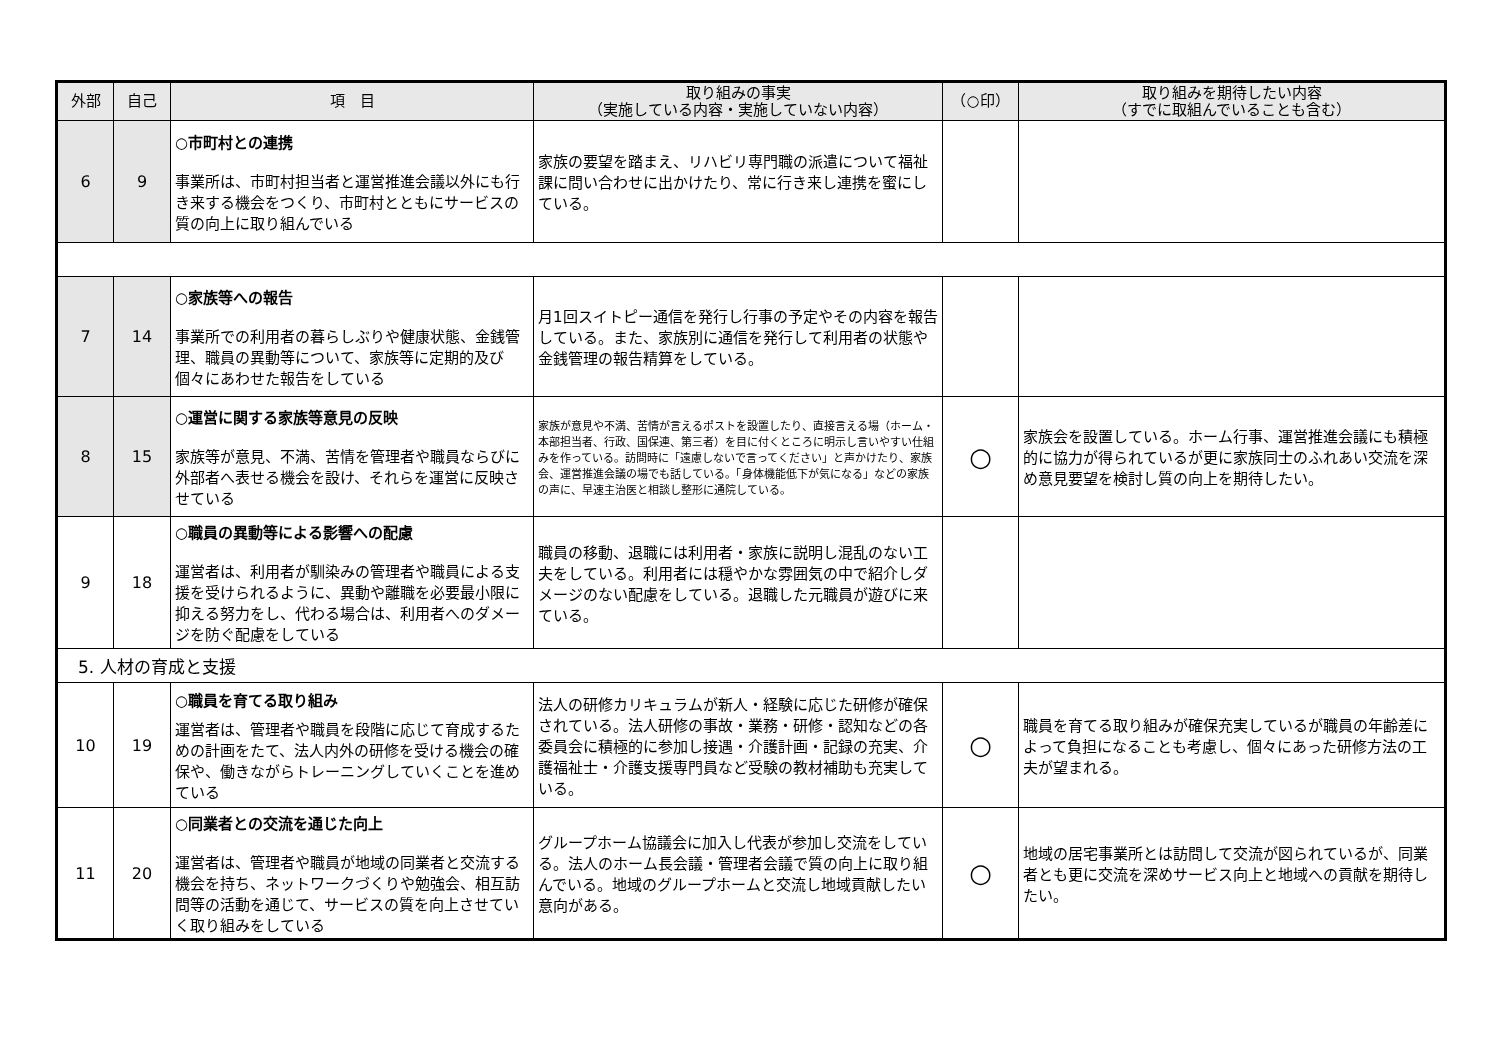| 外部 | 自己 | 項 目 | 取り組みの事実 （実施している内容・実施していない内容） | （○印） | 取り組みを期待したい内容 （すでに取組んでいることも含む） |
| --- | --- | --- | --- | --- | --- |
| 6 | 9 | ○市町村との連携 事業所は、市町村担当者と運営推進会議以外にも行き来する機会をつくり、市町村とともにサービスの質の向上に取り組んでいる | 家族の要望を踏まえ、リハビリ専門職の派遣について福祉課に問い合わせに出かけたり、常に行き来し連携を蜜にしている。 | | |
| 7 | 14 | ○家族等への報告 事業所での利用者の暮らしぶりや健康状態、金銭管理、職員の異動等について、家族等に定期的及び個々にあわせた報告をしている | 月1回スイトピー通信を発行し行事の予定やその内容を報告している。また、家族別に通信を発行して利用者の状態や金銭管理の報告精算をしている。 | | |
| 8 | 15 | ○運営に関する家族等意見の反映 家族等が意見、不満、苦情を管理者や職員ならびに外部者へ表せる機会を設け、それらを運営に反映させている | 家族が意見や不満、苦情が言えるポストを設置したり、直接言える場（ホーム・本部担当者、行政、国保連、第三者）を目に付くところに明示し言いやすい仕組みを作っている。訪問時に「遠慮しないで言ってください」と声かけたり、家族会、運営推進会議の場でも話している。「身体機能低下が気になる」などの家族の声に、早速主治医と相談し整形に通院している。 | ○ | 家族会を設置している。ホーム行事、運営推進会議にも積極的に協力が得られているが更に家族同士のふれあい交流を深め意見要望を検討し質の向上を期待したい。 |
| 9 | 18 | ○職員の異動等による影響への配慮 運営者は、利用者が馴染みの管理者や職員による支援を受けられるように、異動や離職を必要最小限に抑える努力をし、代わる場合は、利用者へのダメージを防ぐ配慮をしている | 職員の移動、退職には利用者・家族に説明し混乱のない工夫をしている。利用者には穏やかな雰囲気の中で紹介しダメージのない配慮をしている。退職した元職員が遊びに来ている。 | | |
| 5. 人材の育成と支援 | | | | | |
| 10 | 19 | ○職員を育てる取り組み 運営者は、管理者や職員を段階に応じて育成するための計画をたて、法人内外の研修を受ける機会の確保や、働きながらトレーニングしていくことを進めている | 法人の研修カリキュラムが新人・経験に応じた研修が確保されている。法人研修の事故・業務・研修・認知などの各委員会に積極的に参加し接遇・介護計画・記録の充実、介護福祉士・介護支援専門員など受験の教材補助も充実している。 | ○ | 職員を育てる取り組みが確保充実しているが職員の年齢差によって負担になることも考慮し、個々にあった研修方法の工夫が望まれる。 |
| 11 | 20 | ○同業者との交流を通じた向上 運営者は、管理者や職員が地域の同業者と交流する機会を持ち、ネットワークづくりや勉強会、相互訪問等の活動を通じて、サービスの質を向上させていく取り組みをしている | グループホーム協議会に加入し代表が参加し交流をしている。法人のホーム長会議・管理者会議で質の向上に取り組んでいる。地域のグループホームと交流し地域貢献したい意向がある。 | ○ | 地域の居宅事業所とは訪問して交流が図られているが、同業者とも更に交流を深めサービス向上と地域への貢献を期待したい。 |